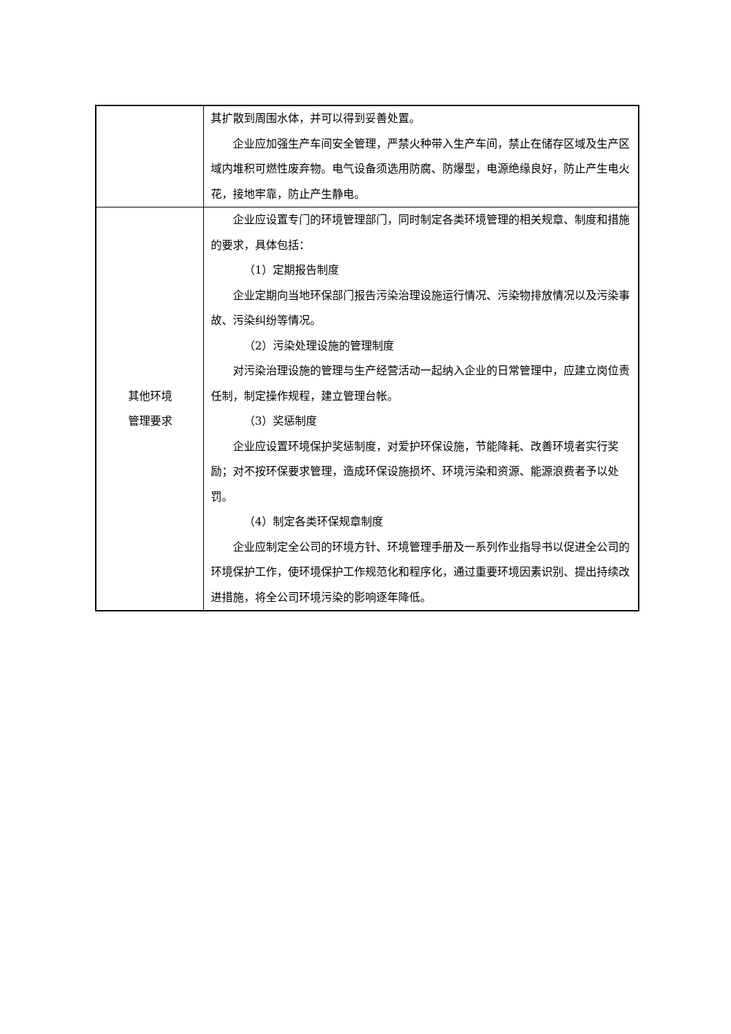| | 其扩散到周围水体，并可以得到妥善处置。 企业应加强生产车间安全管理，严禁火种带入生产车间，禁止在储存区域及生产区域内堆积可燃性废弃物。电气设备须选用防腐、防爆型，电源绝缘良好，防止产生电火花，接地牢靠，防止产生静电。 |
| 其他环境 管理要求 | 企业应设置专门的环境管理部门，同时制定各类环境管理的相关规章、制度和措施的要求，具体包括： （1）定期报告制度 企业定期向当地环保部门报告污染治理设施运行情况、污染物排放情况以及污染事故、污染纠纷等情况。 （2）污染处理设施的管理制度 对污染治理设施的管理与生产经营活动一起纳入企业的日常管理中，应建立岗位责任制，制定操作规程，建立管理台帐。 （3）奖惩制度 企业应设置环境保护奖惩制度，对爱护环保设施，节能降耗、改善环境者实行奖励；对不按环保要求管理，造成环保设施损坏、环境污染和资源、能源浪费者予以处罚。 （4）制定各类环保规章制度 企业应制定全公司的环境方针、环境管理手册及一系列作业指导书以促进全公司的环境保护工作，使环境保护工作规范化和程序化，通过重要环境因素识别、提出持续改进措施，将全公司环境污染的影响逐年降低。 |